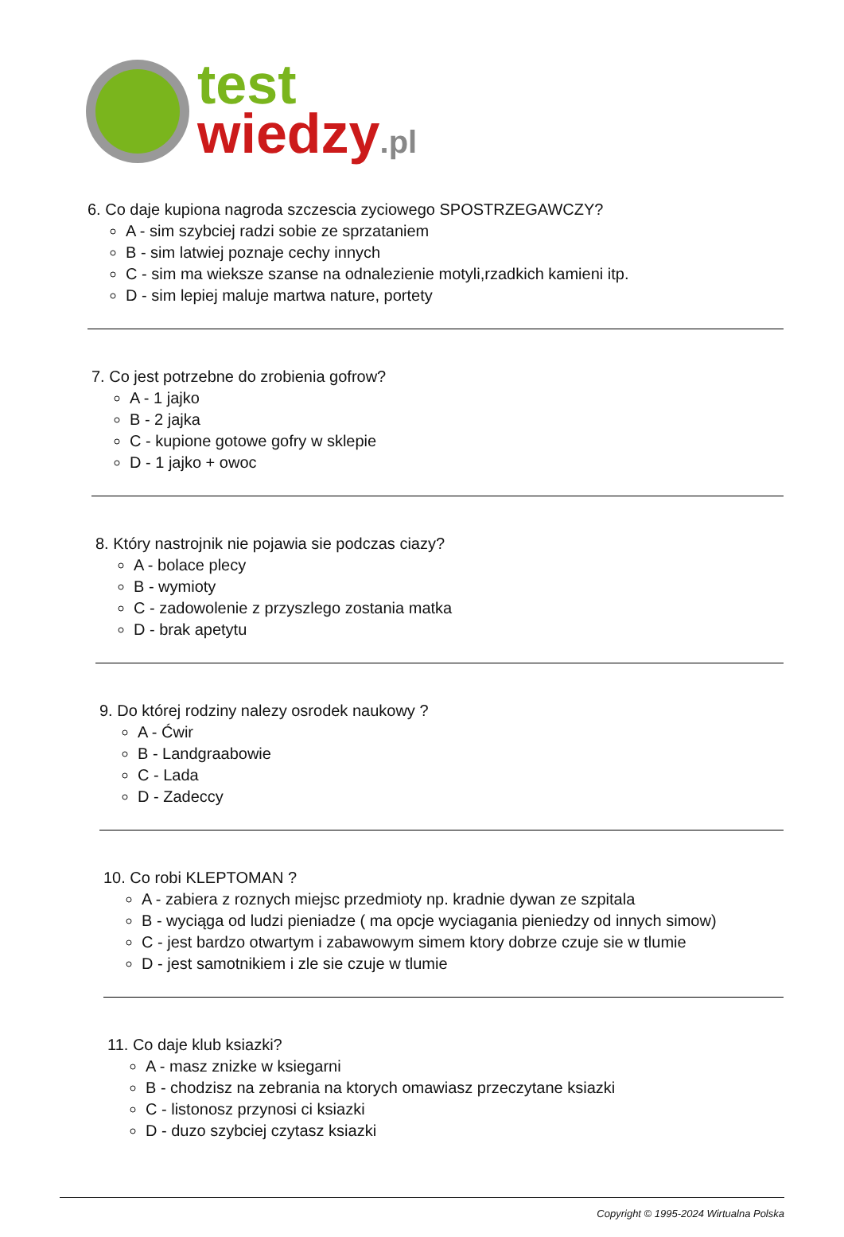test
wiedzy.pl
6. Co daje kupiona nagroda szczescia zyciowego SPOSTRZEGAWCZY?
A - sim szybciej radzi sobie ze sprzataniem
B - sim latwiej poznaje cechy innych
C - sim ma wieksze szanse na odnalezienie motyli,rzadkich kamieni itp.
D - sim lepiej maluje martwa nature, portety
7. Co jest potrzebne do zrobienia gofrow?
A - 1 jajko
B - 2 jajka
C - kupione gotowe gofry w sklepie
D - 1 jajko + owoc
8. Który nastrojnik nie pojawia sie podczas ciazy?
A - bolace plecy
B - wymioty
C - zadowolenie z przyszlego zostania matka
D - brak apetytu
9. Do której rodziny nalezy osrodek naukowy ?
A - Ćwir
B - Landgraabowie
C - Lada
D - Zadeccy
10. Co robi KLEPTOMAN ?
A - zabiera z roznych miejsc przedmioty np. kradnie dywan ze szpitala
B - wyciąga od ludzi pieniadze ( ma opcje wyciagania pieniedzy od innych simow)
C - jest bardzo otwartym i zabawowym simem ktory dobrze czuje sie w tlumie
D - jest samotnikiem i zle sie czuje w tlumie
11. Co daje klub ksiazki?
A - masz znizke w ksiegarni
B - chodzisz na zebrania na ktorych omawiasz przeczytane ksiazki
C - listonosz przynosi ci ksiazki
D - duzo szybciej czytasz ksiazki
Copyright © 1995-2024 Wirtualna Polska